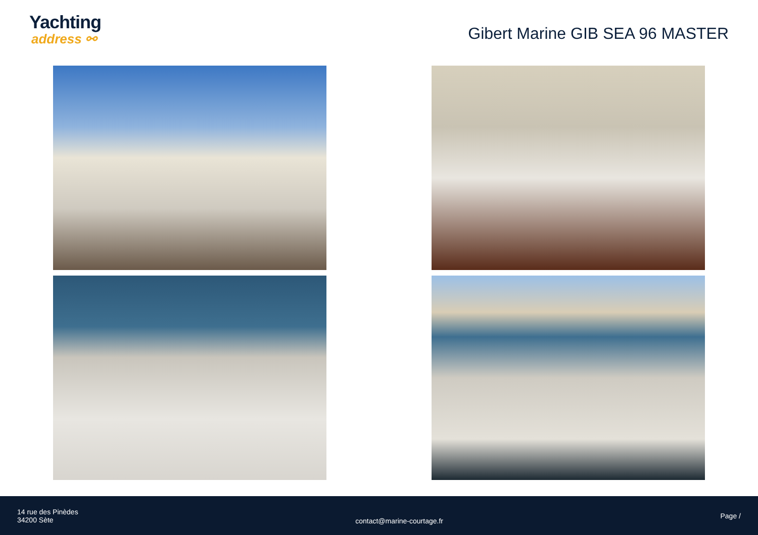Yachting
address ⚯
Gibert Marine GIB SEA 96 MASTER
14 rue des Pinèdes
34200 Sète
contact@marine-courtage.fr
Page /